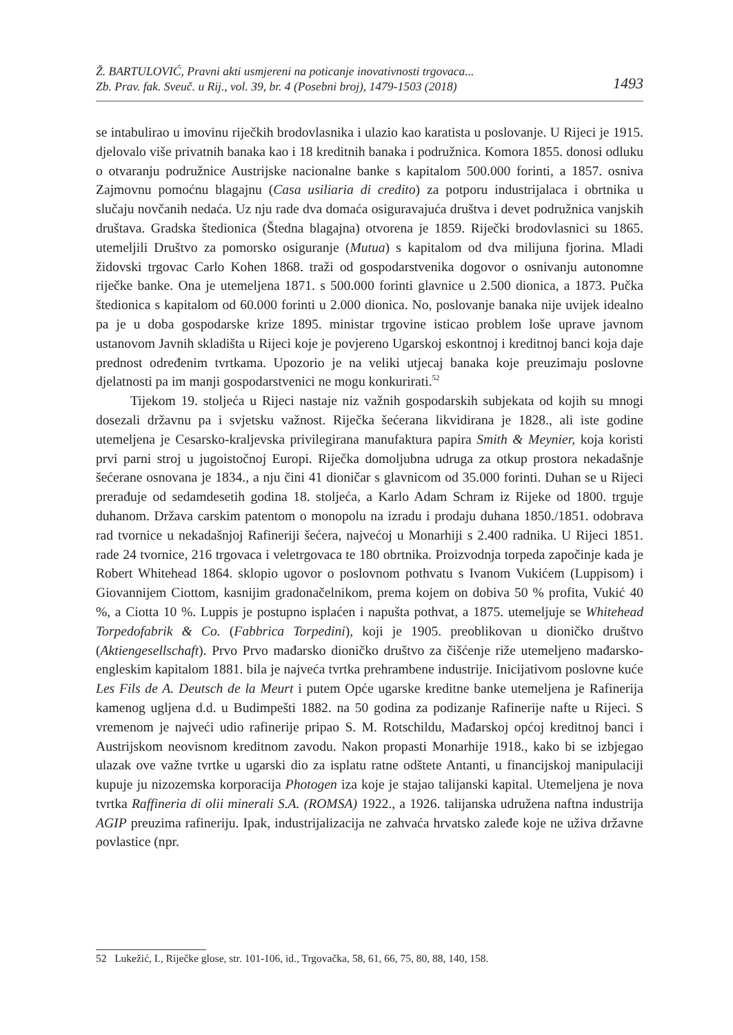Ž. BARTULOVIĆ, Pravni akti usmjereni na poticanje inovativnosti trgovaca...
Zb. Prav. fak. Sveuč. u Rij., vol. 39, br. 4 (Posebni broj), 1479-1503 (2018) 1493
se intabulirao u imovinu riječkih brodovlasnika i ulazio kao karatista u poslovanje. U Rijeci je 1915. djelovalo više privatnih banaka kao i 18 kreditnih banaka i podružnica. Komora 1855. donosi odluku o otvaranju podružnice Austrijske nacionalne banke s kapitalom 500.000 forinti, a 1857. osniva Zajmovnu pomoćnu blagajnu (Casa usiliaria di credito) za potporu industrijalaca i obrtnika u slučaju novčanih nedaća. Uz nju rade dva domaća osiguravajuća društva i devet podružnica vanjskih društava. Gradska štedionica (Štedna blagajna) otvorena je 1859. Riječki brodovlasnici su 1865. utemeljili Društvo za pomorsko osiguranje (Mutua) s kapitalom od dva milijuna fjorina. Mladi židovski trgovac Carlo Kohen 1868. traži od gospodarstvenika dogovor o osnivanju autonomne riječke banke. Ona je utemeljena 1871. s 500.000 forinti glavnice u 2.500 dionica, a 1873. Pučka štedionica s kapitalom od 60.000 forinti u 2.000 dionica. No, poslovanje banaka nije uvijek idealno pa je u doba gospodarske krize 1895. ministar trgovine isticao problem loše uprave javnom ustanovom Javnih skladišta u Rijeci koje je povjereno Ugarskoj eskontnoj i kreditnoj banci koja daje prednost određenim tvrtkama. Upozorio je na veliki utjecaj banaka koje preuzimaju poslovne djelatnosti pa im manji gospodarstvenici ne mogu konkurirati.<sup>52</sup>
Tijekom 19. stoljeća u Rijeci nastaje niz važnih gospodarskih subjekata od kojih su mnogi dosezali državnu pa i svjetsku važnost. Riječka šećerana likvidirana je 1828., ali iste godine utemeljena je Cesarsko-kraljevska privilegirana manufaktura papira Smith & Meynier, koja koristi prvi parni stroj u jugoistočnoj Europi. Riječka domoljubna udruga za otkup prostora nekadašnje šećerane osnovana je 1834., a nju čini 41 dioničar s glavnicom od 35.000 forinti. Duhan se u Rijeci prerađuje od sedamdesetih godina 18. stoljeća, a Karlo Adam Schram iz Rijeke od 1800. trguje duhanom. Država carskim patentom o monopolu na izradu i prodaju duhana 1850./1851. odobrava rad tvornice u nekadašnjoj Rafineriji šećera, najvećoj u Monarhiji s 2.400 radnika. U Rijeci 1851. rade 24 tvornice, 216 trgovaca i veletrgovaca te 180 obrtnika. Proizvodnja torpeda započinje kada je Robert Whitehead 1864. sklopio ugovor o poslovnom pothvatu s Ivanom Vukićem (Luppisom) i Giovannijem Ciottom, kasnijim gradonačelnikom, prema kojem on dobiva 50 % profita, Vukić 40 %, a Ciotta 10 %. Luppis je postupno isplaćen i napušta pothvat, a 1875. utemeljuje se Whitehead Torpedofabrik & Co. (Fabbrica Torpedini), koji je 1905. preoblikovan u dioničko društvo (Aktiengesellschaft). Prvo Prvo mađarsko dioničko društvo za čišćenje riže utemeljeno mađarsko-engleskim kapitalom 1881. bila je najveća tvrtka prehrambene industrije. Inicijativom poslovne kuće Les Fils de A. Deutsch de la Meurt i putem Opće ugarske kreditne banke utemeljena je Rafinerija kamenog ugljena d.d. u Budimpešti 1882. na 50 godina za podizanje Rafinerije nafte u Rijeci. S vremenom je najveći udio rafinerije pripao S. M. Rotschildu, Mađarskoj općoj kreditnoj banci i Austrijskom neovisnom kreditnom zavodu. Nakon propasti Monarhije 1918., kako bi se izbjegao ulazak ove važne tvrtke u ugarski dio za isplatu ratne odštete Antanti, u financijskoj manipulaciji kupuje ju nizozemska korporacija Photogen iza koje je stajao talijanski kapital. Utemeljena je nova tvrtka Raffineria di olii minerali S.A. (ROMSA) 1922., a 1926. talijanska udružena naftna industrija AGIP preuzima rafineriju. Ipak, industrijalizacija ne zahvaća hrvatsko zaleđe koje ne uživa državne povlastice (npr.
52 Lukežić, I., Riječke glose, str. 101-106, id., Trgovačka, 58, 61, 66, 75, 80, 88, 140, 158.